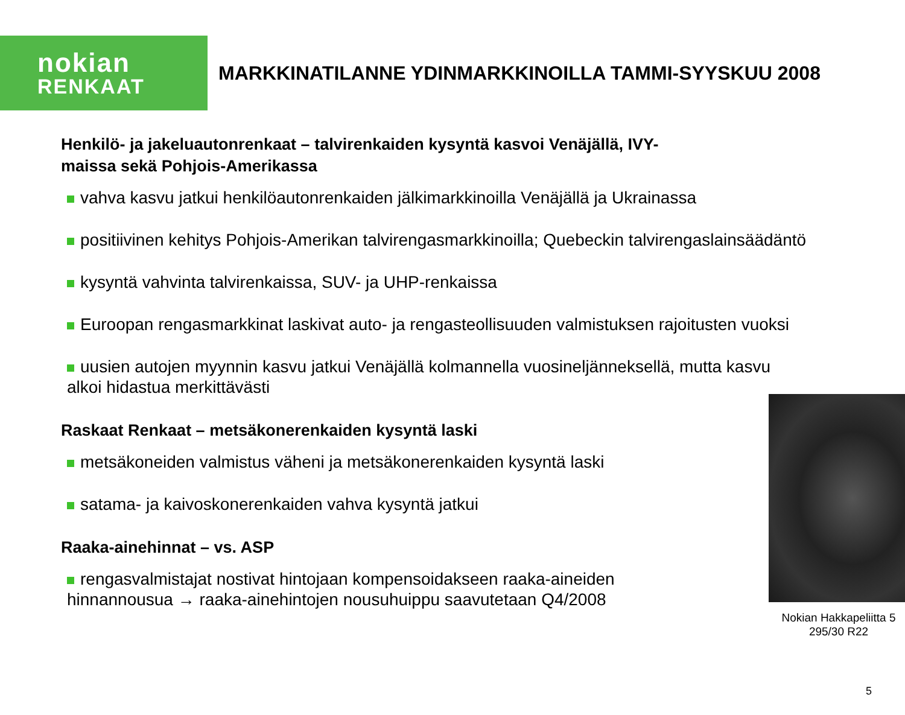nokian
RENKAAT
MARKKINATILANNE YDINMARKKINOILLA TAMMI-SYYSKUU 2008
Henkilö- ja jakeluautonrenkaat – talvirenkaiden kysyntä kasvoi Venäjällä, IVY-maissa sekä Pohjois-Amerikassa
vahva kasvu jatkui henkilöautonrenkaiden jälkimarkkinoilla Venäjällä ja Ukrainassa
positiivinen kehitys Pohjois-Amerikan talvirengasmarkkinoilla; Quebeckin talvirengaslainsäädäntö
kysyntä vahvinta talvirenkaissa, SUV- ja UHP-renkaissa
Euroopan rengasmarkkinat laskivat auto- ja rengasteollisuuden valmistuksen rajoitusten vuoksi
uusien autojen myynnin kasvu jatkui Venäjällä kolmannella vuosineljänneksellä, mutta kasvu
alkoi hidastua merkittävästi
Raskaat Renkaat – metsäkonerenkaiden kysyntä laski
metsäkoneiden valmistus väheni ja metsäkonerenkaiden kysyntä laski
satama- ja kaivoskonerenkaiden vahva kysyntä jatkui
Raaka-ainehinnat – vs. ASP
rengasvalmistajat nostivat hintojaan kompensoidakseen raaka-aineiden
hinnannousua → raaka-ainehintojen nousuhuippu saavutetaan Q4/2008
Nokian Hakkapeliitta 5
295/30 R22
5